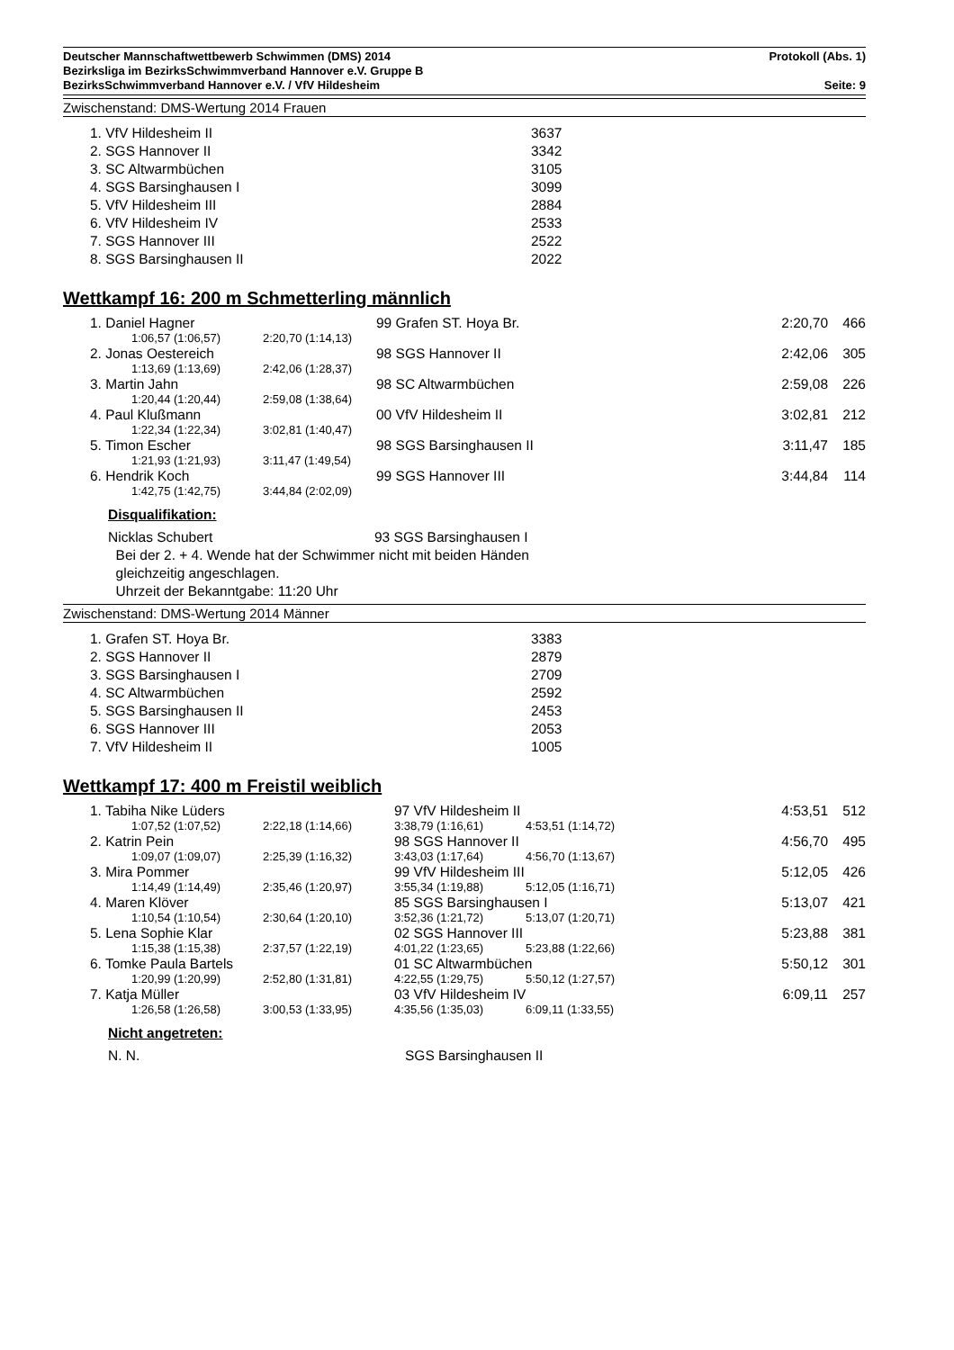Deutscher Mannschaftwettbewerb Schwimmen (DMS) 2014 Protokoll (Abs. 1)
Bezirksliga im BezirksSchwimmverband Hannover e.V. Gruppe B
BezirksSchwimmverband Hannover e.V. / VfV Hildesheim Seite: 9
Zwischenstand: DMS-Wertung 2014 Frauen
| 1. VfV Hildesheim II | 3637 |
| 2. SGS Hannover II | 3342 |
| 3. SC Altwarmbüchen | 3105 |
| 4. SGS Barsinghausen I | 3099 |
| 5. VfV Hildesheim III | 2884 |
| 6. VfV Hildesheim IV | 2533 |
| 7. SGS Hannover III | 2522 |
| 8. SGS Barsinghausen II | 2022 |
Wettkampf 16: 200 m Schmetterling männlich
| | 1. Daniel Hagner | | | 99 Grafen ST. Hoya Br. | | 2:20,70 | 466 |
| | | 1:06,57 (1:06,57) | 2:20,70 (1:14,13) | | | | |
| | 2. Jonas Oestereich | | | 98 SGS Hannover II | | 2:42,06 | 305 |
| | | 1:13,69 (1:13,69) | 2:42,06 (1:28,37) | | | | |
| | 3. Martin Jahn | | | 98 SC Altwarmbüchen | | 2:59,08 | 226 |
| | | 1:20,44 (1:20,44) | 2:59,08 (1:38,64) | | | | |
| | 4. Paul Klußmann | | | 00 VfV Hildesheim II | | 3:02,81 | 212 |
| | | 1:22,34 (1:22,34) | 3:02,81 (1:40,47) | | | | |
| | 5. Timon Escher | | | 98 SGS Barsinghausen II | | 3:11,47 | 185 |
| | | 1:21,93 (1:21,93) | 3:11,47 (1:49,54) | | | | |
| | 6. Hendrik Koch | | | 99 SGS Hannover III | | 3:44,84 | 114 |
| | | 1:42,75 (1:42,75) | 3:44,84 (2:02,09) | | | | |
Disqualifikation:
Nicklas Schubert 93 SGS Barsinghausen I
Bei der 2. + 4. Wende hat der Schwimmer nicht mit beiden Händen
gleichzeitig angeschlagen.
Uhrzeit der Bekanntgabe: 11:20 Uhr
Zwischenstand: DMS-Wertung 2014 Männer
| 1. Grafen ST. Hoya Br. | 3383 |
| 2. SGS Hannover II | 2879 |
| 3. SGS Barsinghausen I | 2709 |
| 4. SC Altwarmbüchen | 2592 |
| 5. SGS Barsinghausen II | 2453 |
| 6. SGS Hannover III | 2053 |
| 7. VfV Hildesheim II | 1005 |
Wettkampf 17: 400 m Freistil weiblich
| | 1. Tabiha Nike Lüders | | | 97 VfV Hildesheim II | | 4:53,51 | 512 |
| | | 1:07,52 (1:07,52) | 2:22,18 (1:14,66) | 3:38,79 (1:16,61) | 4:53,51 (1:14,72) | | |
| | 2. Katrin Pein | | | 98 SGS Hannover II | | 4:56,70 | 495 |
| | | 1:09,07 (1:09,07) | 2:25,39 (1:16,32) | 3:43,03 (1:17,64) | 4:56,70 (1:13,67) | | |
| | 3. Mira Pommer | | | 99 VfV Hildesheim III | | 5:12,05 | 426 |
| | | 1:14,49 (1:14,49) | 2:35,46 (1:20,97) | 3:55,34 (1:19,88) | 5:12,05 (1:16,71) | | |
| | 4. Maren Klöver | | | 85 SGS Barsinghausen I | | 5:13,07 | 421 |
| | | 1:10,54 (1:10,54) | 2:30,64 (1:20,10) | 3:52,36 (1:21,72) | 5:13,07 (1:20,71) | | |
| | 5. Lena Sophie Klar | | | 02 SGS Hannover III | | 5:23,88 | 381 |
| | | 1:15,38 (1:15,38) | 2:37,57 (1:22,19) | 4:01,22 (1:23,65) | 5:23,88 (1:22,66) | | |
| | 6. Tomke Paula Bartels | | | 01 SC Altwarmbüchen | | 5:50,12 | 301 |
| | | 1:20,99 (1:20,99) | 2:52,80 (1:31,81) | 4:22,55 (1:29,75) | 5:50,12 (1:27,57) | | |
| | 7. Katja Müller | | | 03 VfV Hildesheim IV | | 6:09,11 | 257 |
| | | 1:26,58 (1:26,58) | 3:00,53 (1:33,95) | 4:35,56 (1:35,03) | 6:09,11 (1:33,55) | | |
Nicht angetreten:
N. N. SGS Barsinghausen II